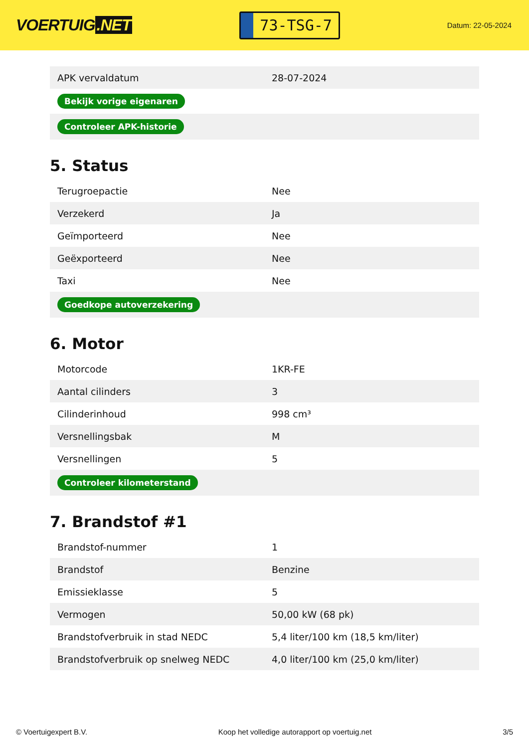VOERTUIG.NET
73-TSG-7
Datum: 22-05-2024
| APK vervaldatum | 28-07-2024 |
| Bekijk vorige eigenaren | |
| Controleer APK-historie | |
5. Status
| Terugroepactie | Nee |
| Verzekerd | Ja |
| Geïmporteerd | Nee |
| Geëxporteerd | Nee |
| Taxi | Nee |
| Goedkope autoverzekering | |
6. Motor
| Motorcode | 1KR-FE |
| Aantal cilinders | 3 |
| Cilinderinhoud | 998 cm³ |
| Versnellingsbak | M |
| Versnellingen | 5 |
| Controleer kilometerstand | |
7. Brandstof #1
| Brandstof-nummer | 1 |
| Brandstof | Benzine |
| Emissieklasse | 5 |
| Vermogen | 50,00 kW (68 pk) |
| Brandstofverbruik in stad NEDC | 5,4 liter/100 km (18,5 km/liter) |
| Brandstofverbruik op snelweg NEDC | 4,0 liter/100 km (25,0 km/liter) |
© Voertuigexpert B.V. Koop het volledige autorapport op voertuig.net 3/5